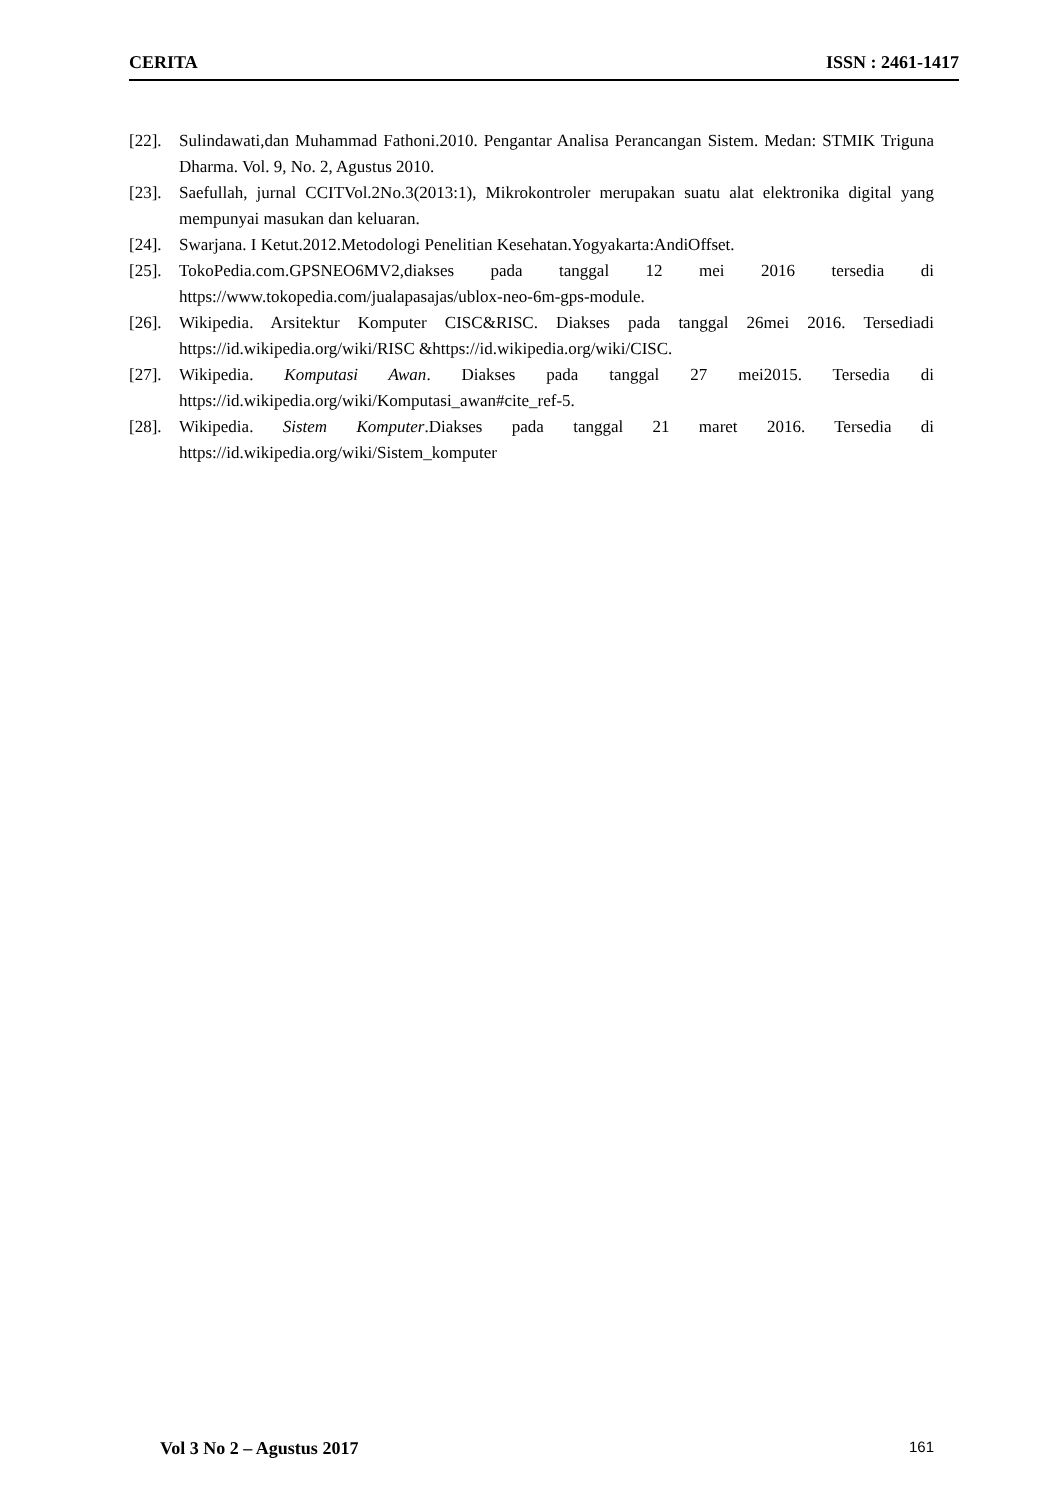CERITA ISSN : 2461-1417
[22]. Sulindawati,dan Muhammad Fathoni.2010. Pengantar Analisa Perancangan Sistem. Medan: STMIK Triguna Dharma. Vol. 9, No. 2, Agustus 2010.
[23]. Saefullah, jurnal CCITVol.2No.3(2013:1), Mikrokontroler merupakan suatu alat elektronika digital yang mempunyai masukan dan keluaran.
[24]. Swarjana. I Ketut.2012.Metodologi Penelitian Kesehatan.Yogyakarta:AndiOffset.
[25]. TokoPedia.com.GPSNEO6MV2,diakses pada tanggal 12 mei 2016 tersedia di https://www.tokopedia.com/jualapasajas/ublox-neo-6m-gps-module.
[26]. Wikipedia. Arsitektur Komputer CISC&RISC. Diakses pada tanggal 26mei 2016. Tersediadi https://id.wikipedia.org/wiki/RISC &https://id.wikipedia.org/wiki/CISC.
[27]. Wikipedia. Komputasi Awan. Diakses pada tanggal 27 mei2015. Tersedia di https://id.wikipedia.org/wiki/Komputasi_awan#cite_ref-5.
[28]. Wikipedia. Sistem Komputer.Diakses pada tanggal 21 maret 2016. Tersedia di https://id.wikipedia.org/wiki/Sistem_komputer
Vol 3 No 2 – Agustus 2017 161